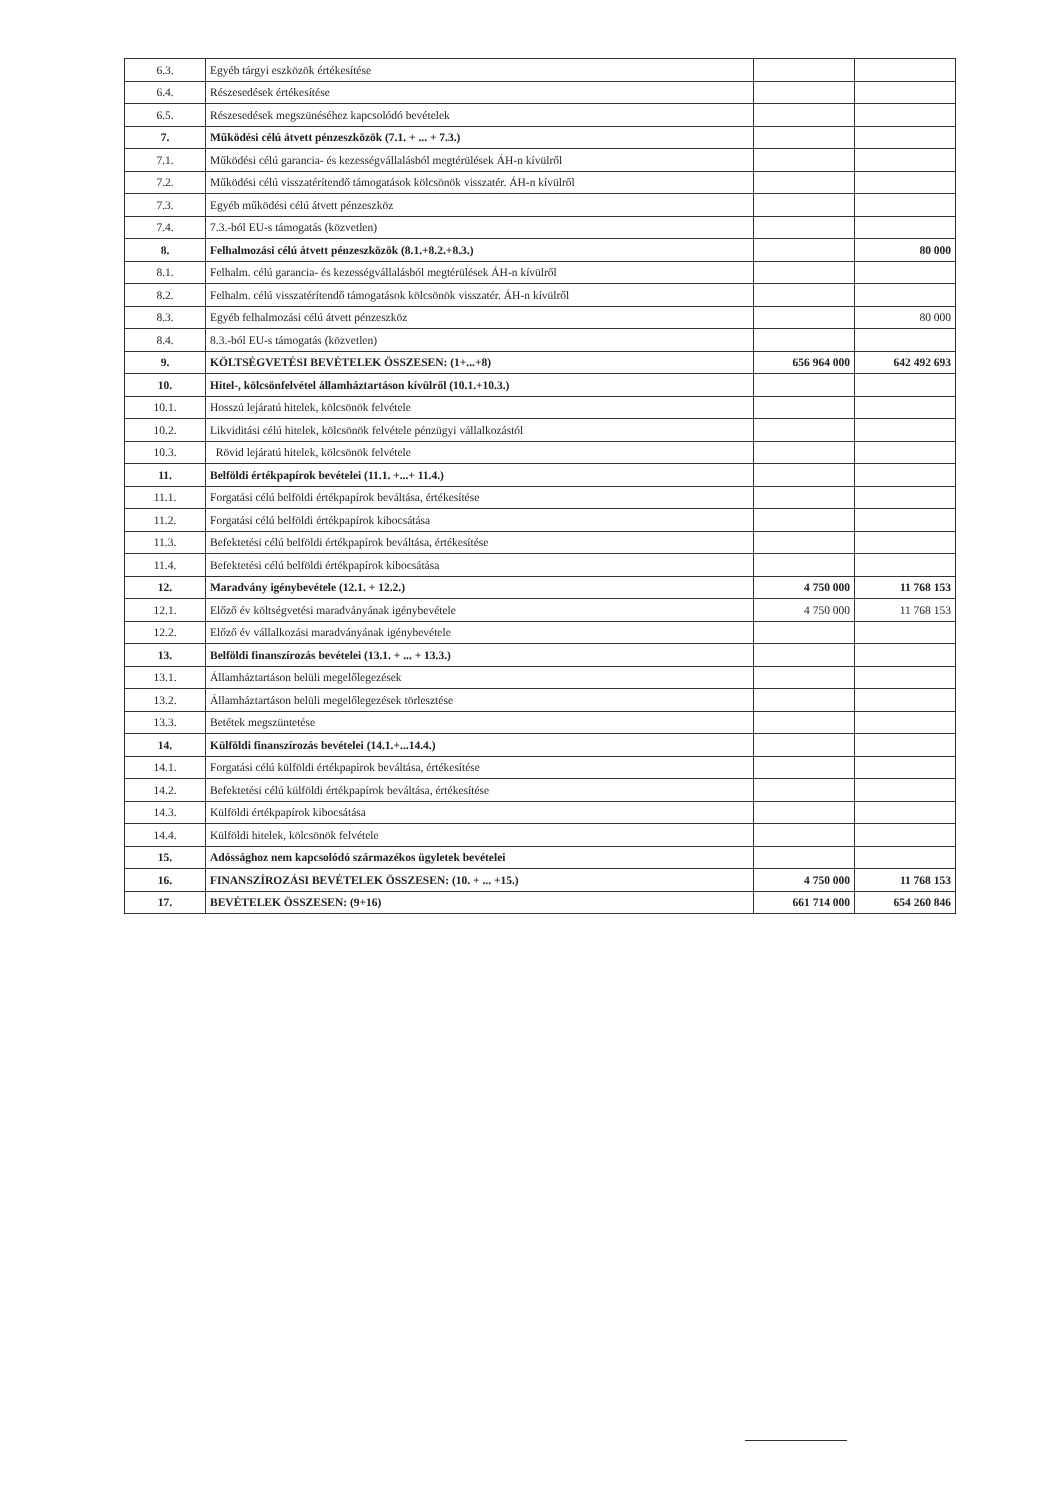| 6.3. | Egyéb tárgyi eszközök értékesítése | | |
| 6.4. | Részesedések értékesítése | | |
| 6.5. | Részesedések megszünéséhez kapcsolódó bevételek | | |
| 7. | Működési célú átvett pénzeszközök (7.1. + ... + 7.3.) | | |
| 7.1. | Működési célú garancia- és kezességvállalásból megtérülések ÁH-n kívülről | | |
| 7.2. | Működési célú visszatérítendő támogatások kölcsönök visszatér. ÁH-n kívülről | | |
| 7.3. | Egyéb működési célú átvett pénzeszköz | | |
| 7.4. | 7.3.-ból EU-s támogatás (közvetlen) | | |
| 8. | Felhalmozási célú átvett pénzeszközök (8.1.+8.2.+8.3.) | | 80 000 |
| 8.1. | Felhalm. célú garancia- és kezességvállalásból megtérülések ÁH-n kívülről | | |
| 8.2. | Felhalm. célú visszatérítendő támogatások kölcsönök visszatér. ÁH-n kívülről | | |
| 8.3. | Egyéb felhalmozási célú átvett pénzeszköz | | 80 000 |
| 8.4. | 8.3.-ból EU-s támogatás (közvetlen) | | |
| 9. | KÖLTSÉGVETÉSI BEVÉTELEK ÖSSZESEN: (1+...+8) | 656 964 000 | 642 492 693 |
| 10. | Hitel-, kölcsönfelvétel államháztartáson kívülről (10.1.+10.3.) | | |
| 10.1. | Hosszú lejáratú hitelek, kölcsönök felvétele | | |
| 10.2. | Likviditási célú hitelek, kölcsönök felvétele pénzügyi vállalkozástól | | |
| 10.3. | Rövid lejáratú hitelek, kölcsönök felvétele | | |
| 11. | Belföldi értékpapírok bevételei (11.1. +...+ 11.4.) | | |
| 11.1. | Forgatási célú belföldi értékpapírok beváltása, értékesítése | | |
| 11.2. | Forgatási célú belföldi értékpapírok kibocsátása | | |
| 11.3. | Befektetési célú belföldi értékpapírok beváltása, értékesítése | | |
| 11.4. | Befektetési célú belföldi értékpapírok kibocsátása | | |
| 12. | Maradvány igénybevétele (12.1. + 12.2.) | 4 750 000 | 11 768 153 |
| 12.1. | Előző év költségvetési maradványának igénybevétele | 4 750 000 | 11 768 153 |
| 12.2. | Előző év vállalkozási maradványának igénybevétele | | |
| 13. | Belföldi finanszírozás bevételei (13.1. + ... + 13.3.) | | |
| 13.1. | Államháztartáson belüli megelőlegezések | | |
| 13.2. | Államháztartáson belüli megelőlegezések törlesztése | | |
| 13.3. | Betétek megszüntetése | | |
| 14. | Külföldi finanszírozás bevételei (14.1.+...14.4.) | | |
| 14.1. | Forgatási célú külföldi értékpapírok beváltása, értékesítése | | |
| 14.2. | Befektetési célú külföldi értékpapírok beváltása, értékesítése | | |
| 14.3. | Külföldi értékpapírok kibocsátása | | |
| 14.4. | Külföldi hitelek, kölcsönök felvétele | | |
| 15. | Adóssághoz nem kapcsolódó származékos ügyletek bevételei | | |
| 16. | FINANSZÍROZÁSI BEVÉTELEK ÖSSZESEN: (10. + ... +15.) | 4 750 000 | 11 768 153 |
| 17. | BEVÉTELEK ÖSSZESEN: (9+16) | 661 714 000 | 654 260 846 |